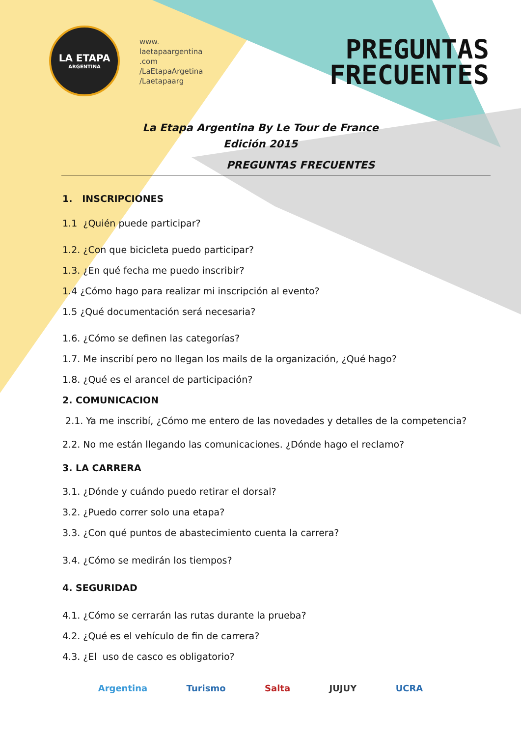LA ETAPA
ARGENTINA
www.
laetapaargentina
.com
/LaEtapaArgetina
/Laetapaarg
PREGUNTAS
FRECUENTES
La Etapa Argentina By Le Tour de France
Edición 2015
PREGUNTAS FRECUENTES
1. INSCRIPCIONES
1.1 ¿Quién puede participar?
1.2. ¿Con que bicicleta puedo participar?
1.3. ¿En qué fecha me puedo inscribir?
1.4 ¿Cómo hago para realizar mi inscripción al evento?
1.5 ¿Qué documentación será necesaria?
1.6. ¿Cómo se definen las categorías?
1.7. Me inscribí pero no llegan los mails de la organización, ¿Qué hago?
1.8. ¿Qué es el arancel de participación?
2. COMUNICACION
2.1. Ya me inscribí, ¿Cómo me entero de las novedades y detalles de la competencia?
2.2. No me están llegando las comunicaciones. ¿Dónde hago el reclamo?
3. LA CARRERA
3.1. ¿Dónde y cuándo puedo retirar el dorsal?
3.2. ¿Puedo correr solo una etapa?
3.3. ¿Con qué puntos de abastecimiento cuenta la carrera?
3.4. ¿Cómo se medirán los tiempos?
4. SEGURIDAD
4.1. ¿Cómo se cerrarán las rutas durante la prueba?
4.2. ¿Qué es el vehículo de fin de carrera?
4.3. ¿El uso de casco es obligatorio?
Argentina Turismo Salta JUJUY UCRA